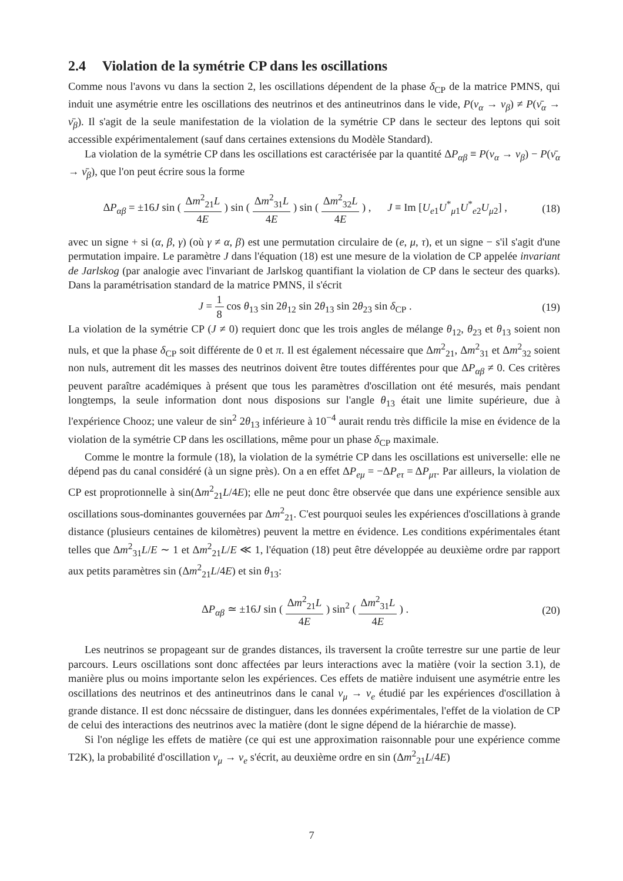2.4 Violation de la symétrie CP dans les oscillations
Comme nous l'avons vu dans la section 2, les oscillations dépendent de la phase δ<sub>CP</sub> de la matrice PMNS, qui induit une asymétrie entre les oscillations des neutrinos et des antineutrinos dans le vide, P(ν<sub>α</sub> → ν<sub>β</sub>) ≠ P(ν̄<sub>α</sub> → ν̄<sub>β</sub>). Il s'agit de la seule manifestation de la violation de la symétrie CP dans le secteur des leptons qui soit accessible expérimentalement (sauf dans certaines extensions du Modèle Standard).
La violation de la symétrie CP dans les oscillations est caractérisée par la quantité ΔP<sub>αβ</sub> ≡ P(ν<sub>α</sub> → ν<sub>β</sub>) − P(ν̄<sub>α</sub> → ν̄<sub>β</sub>), que l'on peut écrire sous la forme
ΔP<sub>αβ</sub> = ±16J sin ( Δm<sup>2</sup><sub>21</sub>L 4E ) sin ( Δm<sup>2</sup><sub>31</sub>L 4E ) sin ( Δm<sup>2</sup><sub>32</sub>L 4E ) , J ≡ Im [U<sub>e1</sub>U<sup>*</sup><sub>μ1</sub>U<sup>*</sup><sub>e2</sub>U<sub>μ2</sub>] , (18)
avec un signe + si (α, β, γ) (où γ ≠ α, β) est une permutation circulaire de (e, μ, τ), et un signe − s'il s'agit d'une permutation impaire. Le paramètre J dans l'équation (18) est une mesure de la violation de CP appelée invariant de Jarlskog (par analogie avec l'invariant de Jarlskog quantifiant la violation de CP dans le secteur des quarks). Dans la paramétrisation standard de la matrice PMNS, il s'écrit
J = 1 8 cos θ<sub>13</sub> sin 2θ<sub>12</sub> sin 2θ<sub>13</sub> sin 2θ<sub>23</sub> sin δ<sub>CP</sub> . (19)
La violation de la symétrie CP (J ≠ 0) requiert donc que les trois angles de mélange θ<sub>12</sub>, θ<sub>23</sub> et θ<sub>13</sub> soient non nuls, et que la phase δ<sub>CP</sub> soit différente de 0 et π. Il est également nécessaire que Δm<sup>2</sup><sub>21</sub>, Δm<sup>2</sup><sub>31</sub> et Δm<sup>2</sup><sub>32</sub> soient non nuls, autrement dit les masses des neutrinos doivent être toutes différentes pour que ΔP<sub>αβ</sub> ≠ 0. Ces critères peuvent paraître académiques à présent que tous les paramètres d'oscillation ont été mesurés, mais pendant longtemps, la seule information dont nous disposions sur l'angle θ<sub>13</sub> était une limite supérieure, due à l'expérience Chooz; une valeur de sin<sup>2</sup> 2θ<sub>13</sub> inférieure à 10<sup>−4</sup> aurait rendu très difficile la mise en évidence de la violation de la symétrie CP dans les oscillations, même pour un phase δ<sub>CP</sub> maximale.
Comme le montre la formule (18), la violation de la symétrie CP dans les oscillations est universelle: elle ne dépend pas du canal considéré (à un signe près). On a en effet ΔP<sub>eμ</sub> = −ΔP<sub>eτ</sub> = ΔP<sub>μτ</sub>. Par ailleurs, la violation de CP est proprotionnelle à sin(Δm<sup>2</sup><sub>21</sub>L/4E); elle ne peut donc être observée que dans une expérience sensible aux oscillations sous-dominantes gouvernées par Δm<sup>2</sup><sub>21</sub>. C'est pourquoi seules les expériences d'oscillations à grande distance (plusieurs centaines de kilomètres) peuvent la mettre en évidence. Les conditions expérimentales étant telles que Δm<sup>2</sup><sub>31</sub>L/E ∼ 1 et Δm<sup>2</sup><sub>21</sub>L/E ≪ 1, l'équation (18) peut être développée au deuxième ordre par rapport aux petits paramètres sin (Δm<sup>2</sup><sub>21</sub>L/4E) et sin θ<sub>13</sub>:
ΔP<sub>αβ</sub> ≃ ±16J sin ( Δm<sup>2</sup><sub>21</sub>L 4E ) sin<sup>2</sup> ( Δm<sup>2</sup><sub>31</sub>L 4E ) . (20)
Les neutrinos se propageant sur de grandes distances, ils traversent la croûte terrestre sur une partie de leur parcours. Leurs oscillations sont donc affectées par leurs interactions avec la matière (voir la section 3.1), de manière plus ou moins importante selon les expériences. Ces effets de matière induisent une asymétrie entre les oscillations des neutrinos et des antineutrinos dans le canal ν<sub>μ</sub> → ν<sub>e</sub> étudié par les expériences d'oscillation à grande distance. Il est donc nécssaire de distinguer, dans les données expérimentales, l'effet de la violation de CP de celui des interactions des neutrinos avec la matière (dont le signe dépend de la hiérarchie de masse).
Si l'on néglige les effets de matière (ce qui est une approximation raisonnable pour une expérience comme T2K), la probabilité d'oscillation ν<sub>μ</sub> → ν<sub>e</sub> s'écrit, au deuxième ordre en sin (Δm<sup>2</sup><sub>21</sub>L/4E)
7